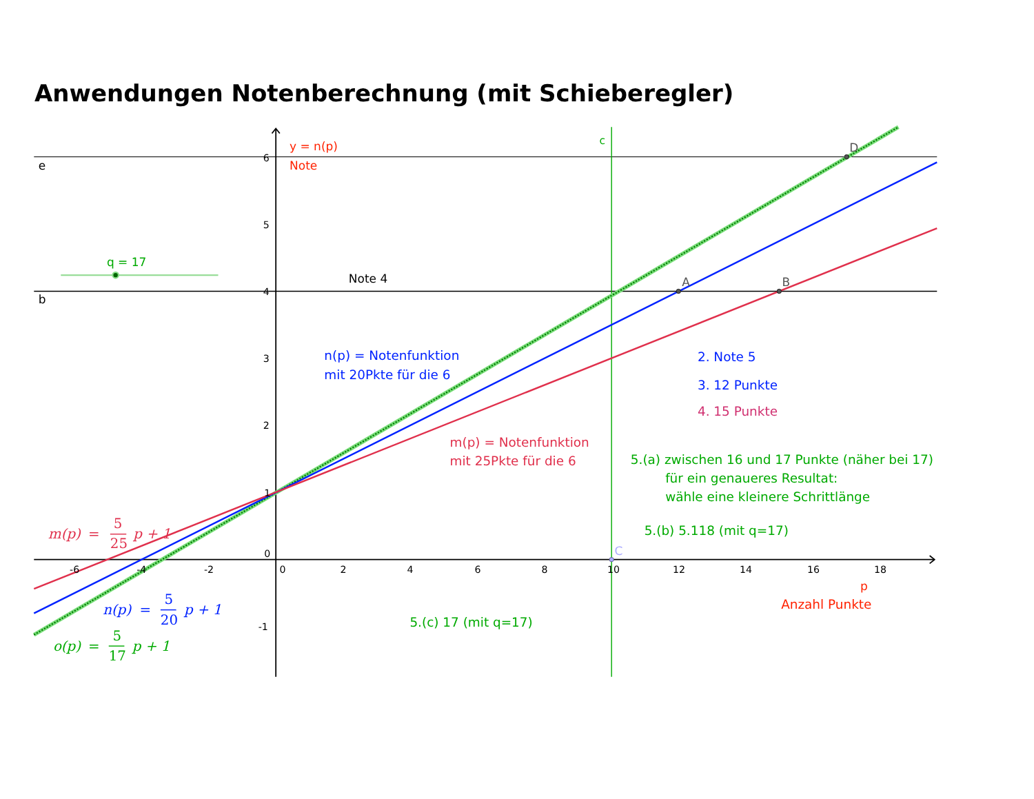Anwendungen Notenberechnung (mit Schieberegler)
c
y = n(p)
Note
D
e
6
5
q = 17
Note 4
A
B
b
4
n(p) = Notenfunktion
mit 20Pkte für die 6
3
2. Note 5
3. 12 Punkte
4. 15 Punkte
2
m(p) = Notenfunktion
mit 25Pkte für die 6
5.(a) zwischen 16 und 17 Punkte (näher bei 17)
für ein genaueres Resultat:
wähle eine kleinere Schrittlänge
1
m(p)
=
5
25
p + 1
5.(b) 5.118 (mit q=17)
C
0
-6
-4
-2
0
2
4
6
8
10
12
14
16
18
p
Anzahl Punkte
n(p)
=
5
20
p + 1
-1
5.(c) 17 (mit q=17)
o(p)
=
5
17
p + 1